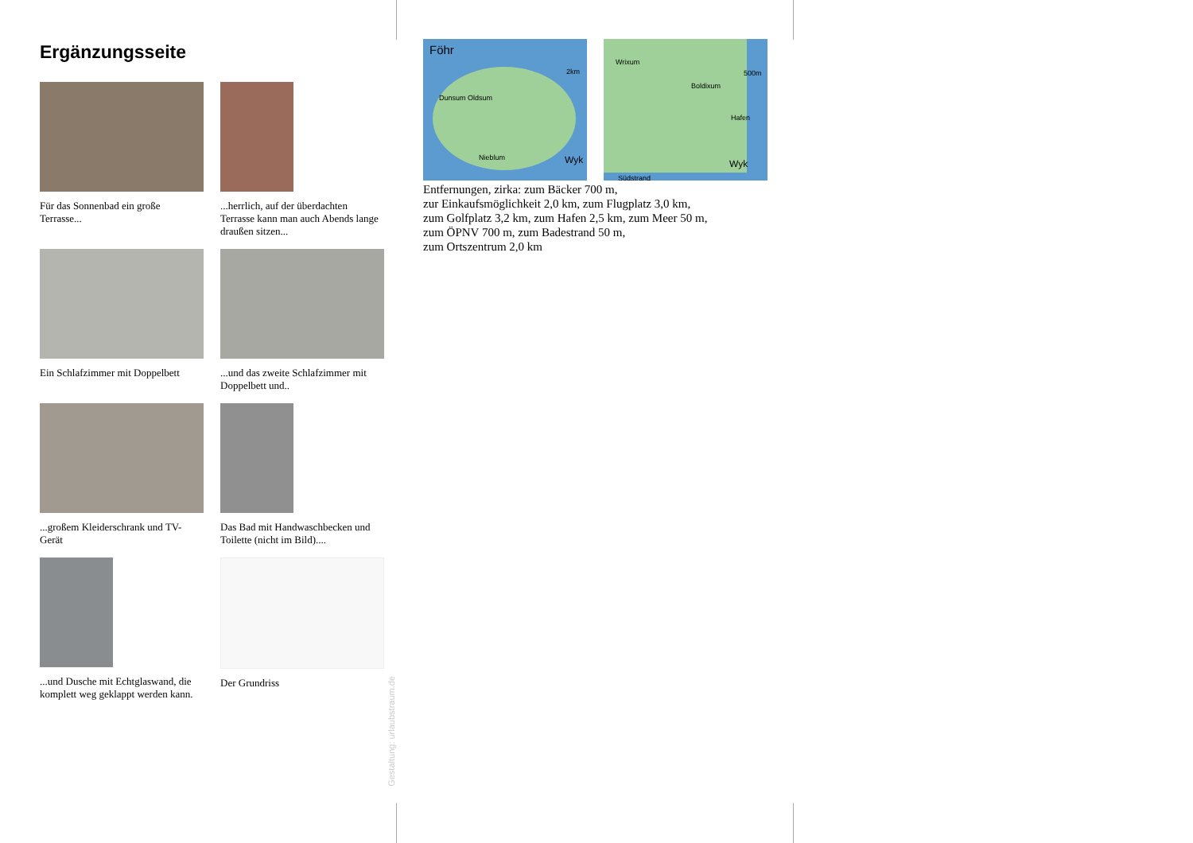Ergänzungsseite
Für das Sonnenbad ein große Terrasse...
...herrlich, auf der überdachten Terrasse kann man auch Abends lange draußen sitzen...
Ein Schlafzimmer mit Doppelbett
...und das zweite Schlafzimmer mit Doppelbett und..
...großem Kleiderschrank und TV-Gerät
Das Bad mit Handwaschbecken und Toilette (nicht im Bild)....
...und Dusche mit Echtglaswand, die komplett weg geklappt werden kann.
Der Grundriss
Gestaltung: urlaubstraum.de
Föhr
2km
Dunsum Oldsum
Nieblum Wyk
Wrixum
500m
Boldixum
Hafen
Wyk
Südstrand
Entfernungen, zirka: zum Bäcker 700 m,
zur Einkaufsmöglichkeit 2,0 km, zum Flugplatz 3,0 km,
zum Golfplatz 3,2 km, zum Hafen 2,5 km, zum Meer 50 m,
zum ÖPNV 700 m, zum Badestrand 50 m,
zum Ortszentrum 2,0 km